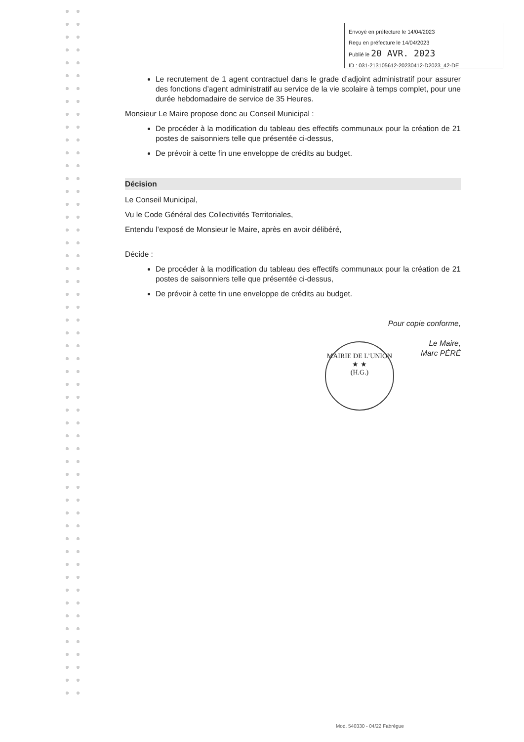Envoyé en préfecture le 14/04/2023
Reçu en préfecture le 14/04/2023
Publié le 20 AVR. 2023
ID : 031-213105612-20230412-D2023_42-DE
Le recrutement de 1 agent contractuel dans le grade d’adjoint administratif pour assurer des fonctions d’agent administratif au service de la vie scolaire à temps complet, pour une durée hebdomadaire de service de 35 Heures.
Monsieur Le Maire propose donc au Conseil Municipal :
De procéder à la modification du tableau des effectifs communaux pour la création de 21 postes de saisonniers telle que présentée ci-dessus,
De prévoir à cette fin une enveloppe de crédits au budget.
Décision
Le Conseil Municipal,
Vu le Code Général des Collectivités Territoriales,
Entendu l’exposé de Monsieur le Maire, après en avoir délibéré,
Décide :
De procéder à la modification du tableau des effectifs communaux pour la création de 21 postes de saisonniers telle que présentée ci-dessus,
De prévoir à cette fin une enveloppe de crédits au budget.
Pour copie conforme,
Le Maire,
Marc PÉRÉ
MAIRIE DE L’UNION
★ ★
(H.G.)
Mod. 540330 - 04/22 Fabrègue